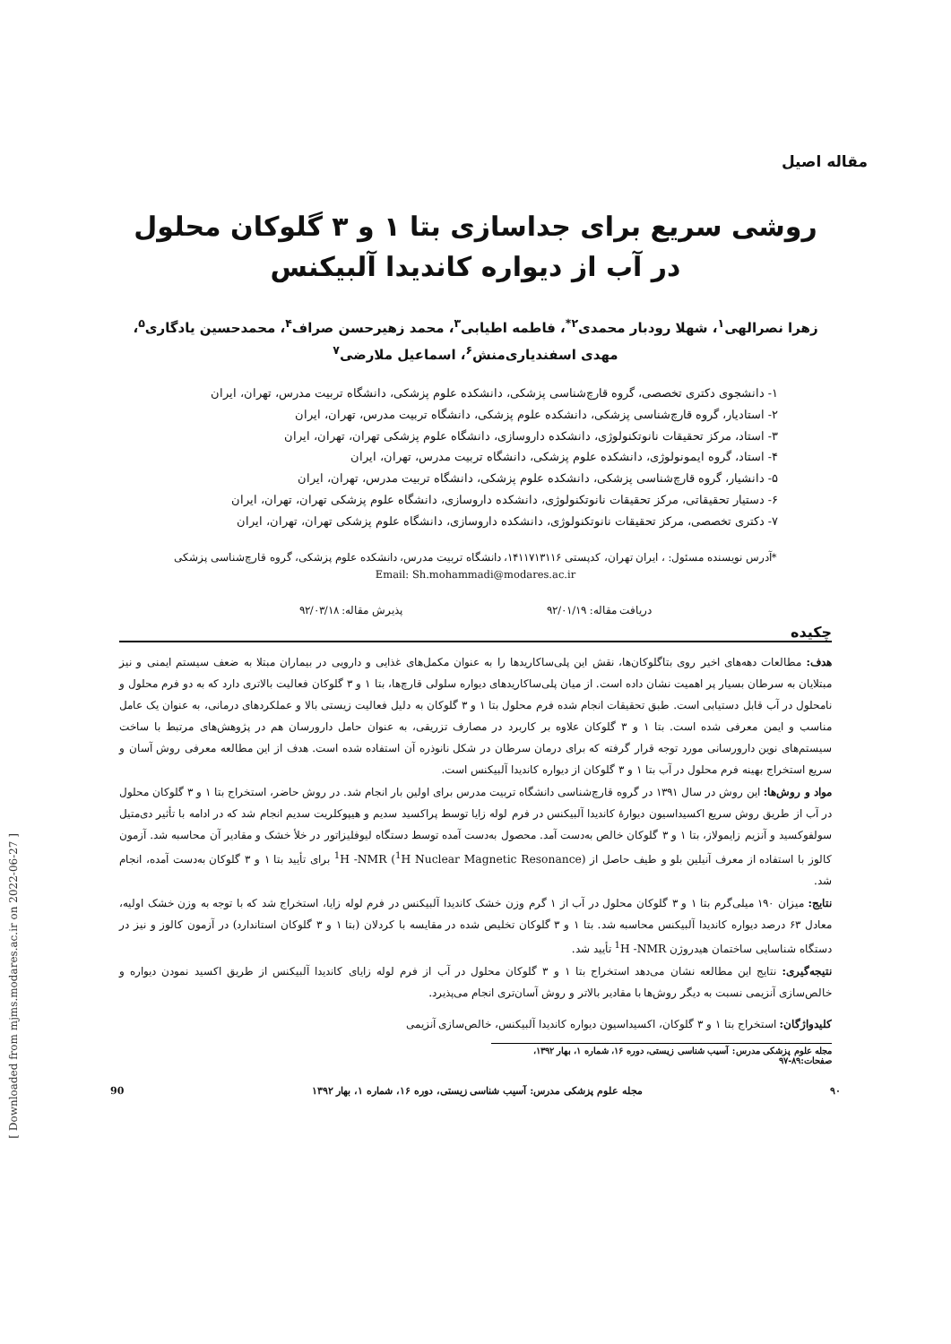مقاله اصیل
روشی سریع برای جداسازی بتا ۱ و ۳ گلوکان محلول در آب از دیواره کاندیدا آلبیکنس
زهرا نصرالهی<sup>۱</sup>، شهلا رودبار محمدی<sup>۲*</sup>، فاطمه اطیابی<sup>۳</sup>، محمد زهیرحسن صراف<sup>۴</sup>، محمدحسین یادگاری<sup>۵</sup>، مهدی اسفندیاری‌منش<sup>۶</sup>، اسماعیل ملارضی<sup>۷</sup>
۱- دانشجوی دکتری تخصصی، گروه قارچ‌شناسی پزشکی، دانشکده علوم پزشکی، دانشگاه تربیت مدرس، تهران، ایران
۲- استادیار، گروه قارچ‌شناسی پزشکی، دانشکده علوم پزشکی، دانشگاه تربیت مدرس، تهران، ایران
۳- استاد، مرکز تحقیقات نانوتکنولوژی، دانشکده داروسازی، دانشگاه علوم پزشکی تهران، تهران، ایران
۴- استاد، گروه ایمونولوژی، دانشکده علوم پزشکی، دانشگاه تربیت مدرس، تهران، ایران
۵- دانشیار، گروه قارچ‌شناسی پزشکی، دانشکده علوم پزشکی، دانشگاه تربیت مدرس، تهران، ایران
۶- دستیار تحقیقاتی، مرکز تحقیقات نانوتکنولوژی، دانشکده داروسازی، دانشگاه علوم پزشکی تهران، تهران، ایران
۷- دکتری تخصصی، مرکز تحقیقات نانوتکنولوژی، دانشکده داروسازی، دانشگاه علوم پزشکی تهران، تهران، ایران
*آدرس نویسنده مسئول: ، ایران تهران، کدپستی ۱۴۱۱۷۱۳۱۱۶، دانشگاه تربیت مدرس، دانشکده علوم پزشکی، گروه قارچ‌شناسی پزشکی
Email: Sh.mohammadi@modares.ac.ir
دریافت مقاله: ۹۲/۰۱/۱۹ پذیرش مقاله: ۹۲/۰۳/۱۸
چکیده
هدف: مطالعات دهه‌های اخیر روی بتاگلوکان‌ها، نقش این پلی‌ساکاریدها را به عنوان مکمل‌های غذایی و دارویی در بیماران مبتلا به ضعف سیستم ایمنی و نیز مبتلایان به سرطان بسیار پر اهمیت نشان داده است. از میان پلی‌ساکاریدهای دیواره سلولی قارچ‌ها، بتا ۱ و ۳ گلوکان فعالیت بالاتری دارد که به دو فرم محلول و نامحلول در آب قابل دستیابی است. طبق تحقیقات انجام شده فرم محلول بتا ۱ و ۳ گلوکان به دلیل فعالیت زیستی بالا و عملکردهای درمانی، به عنوان یک عامل مناسب و ایمن معرفی شده است. بتا ۱ و ۳ گلوکان علاوه بر کاربرد در مصارف تزریقی، به عنوان حامل دارورسان هم در پژوهش‌های مرتبط با ساخت سیستم‌های نوین دارورسانی مورد توجه قرار گرفته که برای درمان سرطان در شکل نانوذره آن استفاده شده است. هدف از این مطالعه معرفی روش آسان و سریع استخراج بهینه فرم محلول در آب بتا ۱ و ۳ گلوکان از دیواره کاندیدا آلبیکنس است.
مواد و روش‌ها: این روش در سال ۱۳۹۱ در گروه قارچ‌شناسی دانشگاه تربیت مدرس برای اولین بار انجام شد. در روش حاضر، استخراج بتا ۱ و ۳ گلوکان محلول در آب از طریق روش سریع اکسیداسیون دیوارهٔ کاندیدا آلبیکنس در فرم لوله زایا توسط پراکسید سدیم و هیپوکلریت سدیم انجام شد که در ادامه با تأثیر دی‌متیل سولفوکسید و آنزیم زایمولاز، بتا ۱ و ۳ گلوکان خالص به‌دست آمد. محصول به‌دست آمده توسط دستگاه لیوفلیزاتور در خلأ خشک و مقادیر آن محاسبه شد. آزمون کالوز با استفاده از معرف آنیلین بلو و طیف حاصل از <sup>1</sup>H -NMR (<sup>1</sup>H Nuclear Magnetic Resonance) برای تأیید بتا ۱ و ۳ گلوکان به‌دست آمده، انجام شد.
نتایج: میزان ۱۹۰ میلی‌گرم بتا ۱ و ۳ گلوکان محلول در آب از ۱ گرم وزن خشک کاندیدا آلبیکنس در فرم لوله زایا، استخراج شد که با توجه به وزن خشک اولیه، معادل ۶۳ درصد دیواره کاندیدا آلبیکنس محاسبه شد. بتا ۱ و ۳ گلوکان تخلیص شده در مقایسه با کردلان (بتا ۱ و ۳ گلوکان استاندارد) در آزمون کالوز و نیز در دستگاه شناسایی ساختمان هیدروژن <sup>1</sup>H -NMR تأیید شد.
نتیجه‌گیری: نتایج این مطالعه نشان می‌دهد استخراج بتا ۱ و ۳ گلوکان محلول در آب از فرم لوله زایای کاندیدا آلبیکنس از طریق اکسید نمودن دیواره و خالص‌سازی آنزیمی نسبت به دیگر روش‌ها با مقادیر بالاتر و روش آسان‌تری انجام می‌پذیرد.
کلیدواژگان: استخراج بتا ۱ و ۳ گلوکان، اکسیداسیون دیواره کاندیدا آلبیکنس، خالص‌سازی آنزیمی
مجله علوم پزشکی مدرس: آسیب شناسی زیستی، دوره ۱۶، شماره ۱، بهار ۱۳۹۲، صفحات:۸۹-۹۷
۹۰ مجله علوم پزشکی مدرس: آسیب شناسی زیستی، دوره ۱۶، شماره ۱، بهار ۱۳۹۲ 90
[ Downloaded from mjms.modares.ac.ir on 2022-06-27 ]